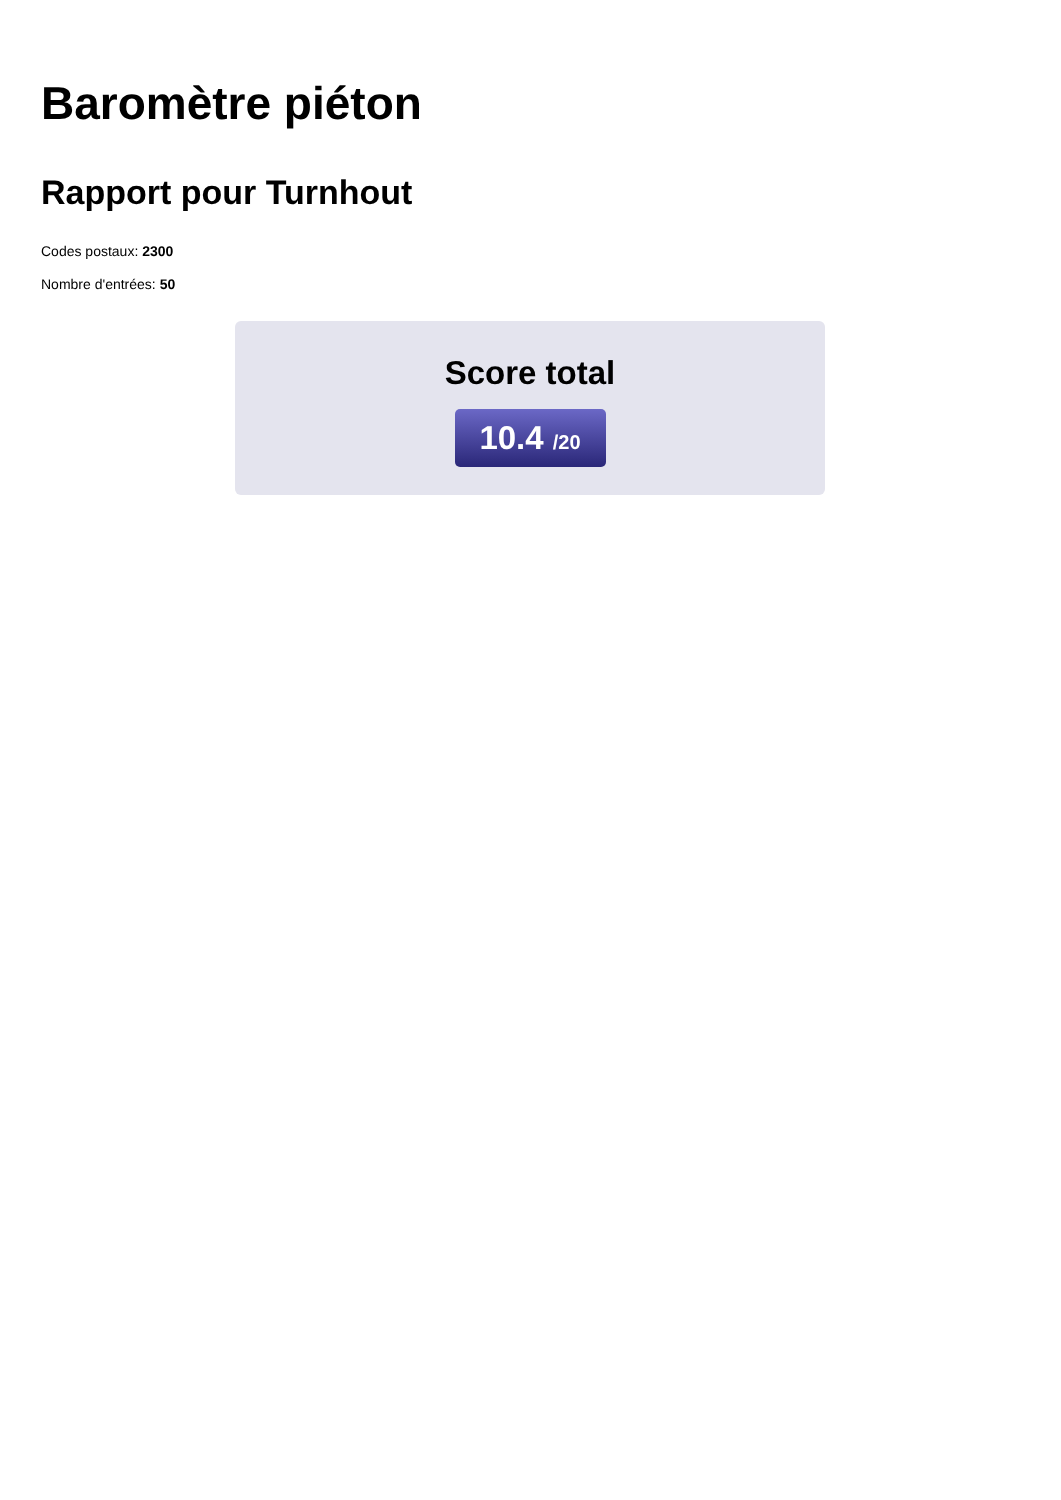Baromètre piéton
Rapport pour Turnhout
Codes postaux: 2300
Nombre d'entrées: 50
Score total
10.4 /20